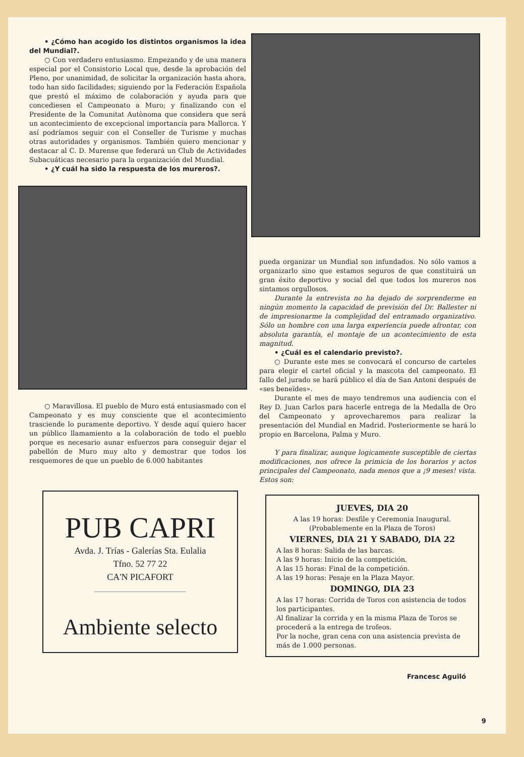• ¿Cómo han acogido los distintos organismos la idea del Mundial?.
○ Con verdadero entusiasmo. Empezando y de una manera especial por el Consistorio Local que, desde la aprobación del Pleno, por unanimidad, de solicitar la organización hasta ahora, todo han sido facilidades; siguiendo por la Federación Española que prestó el máximo de colaboración y ayuda para que concediesen el Campeonato a Muro; y finalizando con el Presidente de la Comunitat Autònoma que considera que será un acontecimiento de excepcional importancia para Mallorca. Y así podríamos seguir con el Conseller de Turisme y muchas otras autoridades y organismos. También quiero mencionar y destacar al C. D. Murense que federará un Club de Actividades Subacuáticas necesario para la organización del Mundial.
• ¿Y cuál ha sido la respuesta de los mureros?.
○ Maravillosa. El pueblo de Muro está entusiasmado con el Campeonato y es muy consciente que el acontecimiento trasciende lo puramente deportivo. Y desde aquí quiero hacer un público llamamiento a la colaboración de todo el pueblo porque es necesario aunar esfuerzos para conseguir dejar el pabellón de Muro muy alto y demostrar que todos los resquemores de que un pueblo de 6.000 habitantes
PUB CAPRI
Avda. J. Trías - Galerías Sta. Eulalia
Tfno. 52 77 22
CA'N PICAFORT
Ambiente selecto
pueda organizar un Mundial son infundados. No sólo vamos a organizarlo sino que estamos seguros de que constituirá un gran éxito deportivo y social del que todos los mureros nos sintamos orgullosos.
Durante la entrevista no ha dejado de sorprenderme en ningún momento la capacidad de previsión del Dr. Ballester ni de impresionarme la complejidad del entramado organizativo. Sólo un hombre con una larga experiencia puede afrontar, con absoluta garantía, el montaje de un acontecimiento de esta magnitud.
• ¿Cuál es el calendario previsto?.
○ Durante este mes se convocará el concurso de carteles para elegir el cartel oficial y la mascota del campeonato. El fallo del jurado se hará público el día de San Antoni después de «ses beneïdes».
Durante el mes de mayo tendremos una audiencia con el Rey D. Juan Carlos para hacerle entrega de la Medalla de Oro del Campeonato y aprovecharemos para realizar la presentación del Mundial en Madrid. Posteriormente se hará lo propio en Barcelona, Palma y Muro.
Y para finalizar, aunque logicamente susceptible de ciertas modificaciones, nos ofrece la primicia de los horarios y actos principales del Campeonato, nada menos que a ¡9 meses! vista. Estos son:
JUEVES, DIA 20
A las 19 horas: Desfile y Ceremonia Inaugural.
(Probablemente en la Plaza de Toros)
VIERNES, DIA 21 Y SABADO, DIA 22
A las 8 horas: Salida de las barcas.
A las 9 horas: Inicio de la competición.
A las 15 horas: Final de la competición.
A las 19 horas: Pesaje en la Plaza Mayor.
DOMINGO, DIA 23
A las 17 horas: Corrida de Toros con asistencia de todos los participantes.
Al finalizar la corrida y en la misma Plaza de Toros se procederá a la entrega de trofeos.
Por la noche, gran cena con una asistencia prevista de más de 1.000 personas.
Francesc Aguiló
9